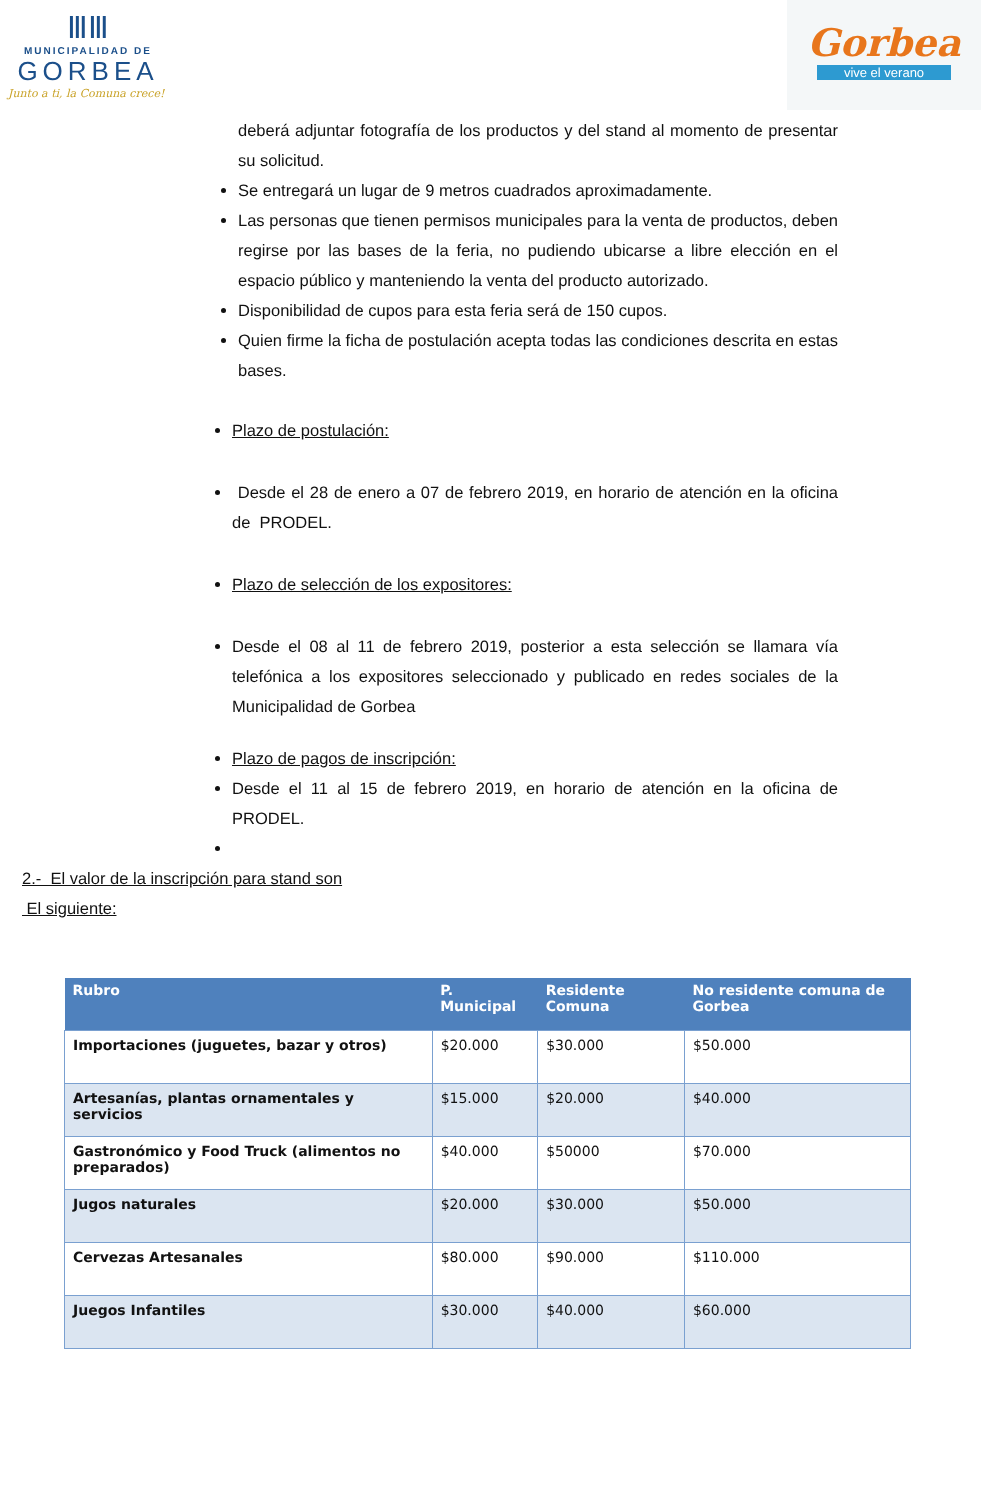ⅢⅢ
MUNICIPALIDAD DE
GORBEA
Junto a ti, la Comuna crece!
Gorbea
vive el verano
deberá adjuntar fotografía de los productos y del stand al momento de presentar su solicitud.
Se entregará un lugar de 9 metros cuadrados aproximadamente.
Las personas que tienen permisos municipales para la venta de productos, deben regirse por las bases de la feria, no pudiendo ubicarse a libre elección en el espacio público y manteniendo la venta del producto autorizado.
Disponibilidad de cupos para esta feria será de 150 cupos.
Quien firme la ficha de postulación acepta todas las condiciones descrita en estas bases.
Plazo de postulación:
Desde el 28 de enero a 07 de febrero 2019, en horario de atención en la oficina de PRODEL.
Plazo de selección de los expositores:
Desde el 08 al 11 de febrero 2019, posterior a esta selección se llamara vía telefónica a los expositores seleccionado y publicado en redes sociales de la Municipalidad de Gorbea
Plazo de pagos de inscripción:
Desde el 11 al 15 de febrero 2019, en horario de atención en la oficina de PRODEL.
2.- El valor de la inscripción para stand son
El siguiente:
| Rubro | P. Municipal | Residente Comuna | No residente comuna de Gorbea |
| --- | --- | --- | --- |
| Importaciones (juguetes, bazar y otros) | $20.000 | $30.000 | $50.000 |
| Artesanías, plantas ornamentales y servicios | $15.000 | $20.000 | $40.000 |
| Gastronómico y Food Truck (alimentos no preparados) | $40.000 | $50000 | $70.000 |
| Jugos naturales | $20.000 | $30.000 | $50.000 |
| Cervezas Artesanales | $80.000 | $90.000 | $110.000 |
| Juegos Infantiles | $30.000 | $40.000 | $60.000 |